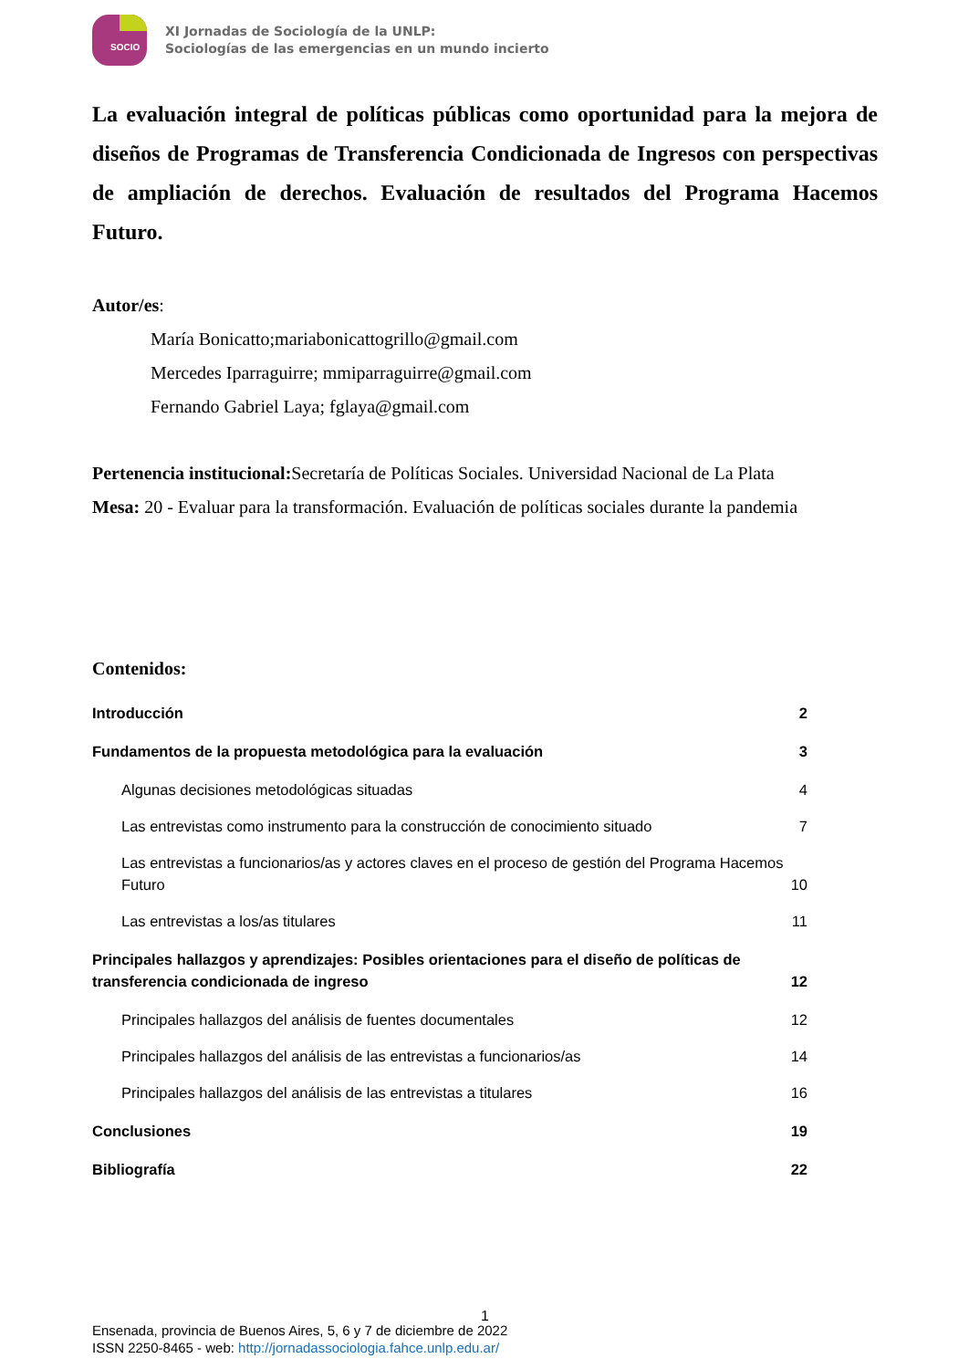SOCIO
XI Jornadas de Sociología de la UNLP:
Sociologías de las emergencias en un mundo incierto
La evaluación integral de políticas públicas como oportunidad para la mejora de diseños de Programas de Transferencia Condicionada de Ingresos con perspectivas de ampliación de derechos. Evaluación de resultados del Programa Hacemos Futuro.
Autor/es:
María Bonicatto;mariabonicattogrillo@gmail.com
Mercedes Iparraguirre; mmiparraguirre@gmail.com
Fernando Gabriel Laya; fglaya@gmail.com
Pertenencia institucional: Secretaría de Políticas Sociales. Universidad Nacional de La Plata
Mesa: 20 - Evaluar para la transformación. Evaluación de políticas sociales durante la pandemia
Contenidos:
Introducción 2
Fundamentos de la propuesta metodológica para la evaluación 3
Algunas decisiones metodológicas situadas 4
Las entrevistas como instrumento para la construcción de conocimiento situado 7
Las entrevistas a funcionarios/as y actores claves en el proceso de gestión del Programa Hacemos Futuro 10
Las entrevistas a los/as titulares 11
Principales hallazgos y aprendizajes: Posibles orientaciones para el diseño de políticas de transferencia condicionada de ingreso 12
Principales hallazgos del análisis de fuentes documentales 12
Principales hallazgos del análisis de las entrevistas a funcionarios/as 14
Principales hallazgos del análisis de las entrevistas a titulares 16
Conclusiones 19
Bibliografía 22
1
Ensenada, provincia de Buenos Aires, 5, 6 y 7 de diciembre de 2022
ISSN 2250-8465 - web: http://jornadassociologia.fahce.unlp.edu.ar/